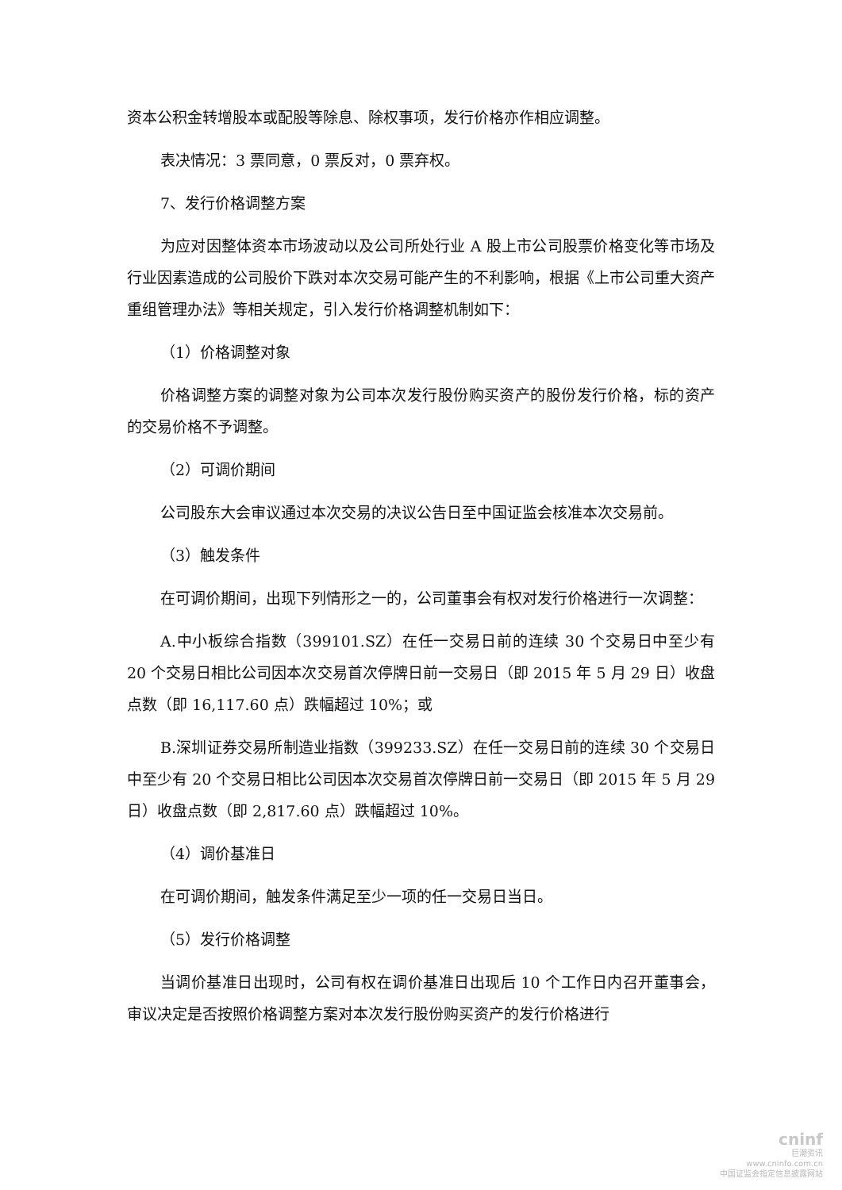资本公积金转增股本或配股等除息、除权事项，发行价格亦作相应调整。
表决情况：3 票同意，0 票反对，0 票弃权。
7、发行价格调整方案
为应对因整体资本市场波动以及公司所处行业 A 股上市公司股票价格变化等市场及行业因素造成的公司股价下跌对本次交易可能产生的不利影响，根据《上市公司重大资产重组管理办法》等相关规定，引入发行价格调整机制如下：
（1）价格调整对象
价格调整方案的调整对象为公司本次发行股份购买资产的股份发行价格，标的资产的交易价格不予调整。
（2）可调价期间
公司股东大会审议通过本次交易的决议公告日至中国证监会核准本次交易前。
（3）触发条件
在可调价期间，出现下列情形之一的，公司董事会有权对发行价格进行一次调整：
A.中小板综合指数（399101.SZ）在任一交易日前的连续 30 个交易日中至少有 20 个交易日相比公司因本次交易首次停牌日前一交易日（即 2015 年 5 月 29 日）收盘点数（即 16,117.60 点）跌幅超过 10%；或
B.深圳证券交易所制造业指数（399233.SZ）在任一交易日前的连续 30 个交易日中至少有 20 个交易日相比公司因本次交易首次停牌日前一交易日（即 2015 年 5 月 29 日）收盘点数（即 2,817.60 点）跌幅超过 10%。
（4）调价基准日
在可调价期间，触发条件满足至少一项的任一交易日当日。
（5）发行价格调整
当调价基准日出现时，公司有权在调价基准日出现后 10 个工作日内召开董事会，审议决定是否按照价格调整方案对本次发行股份购买资产的发行价格进行
cninf
巨潮资讯
www.cninfo.com.cn
中国证监会指定信息披露网站